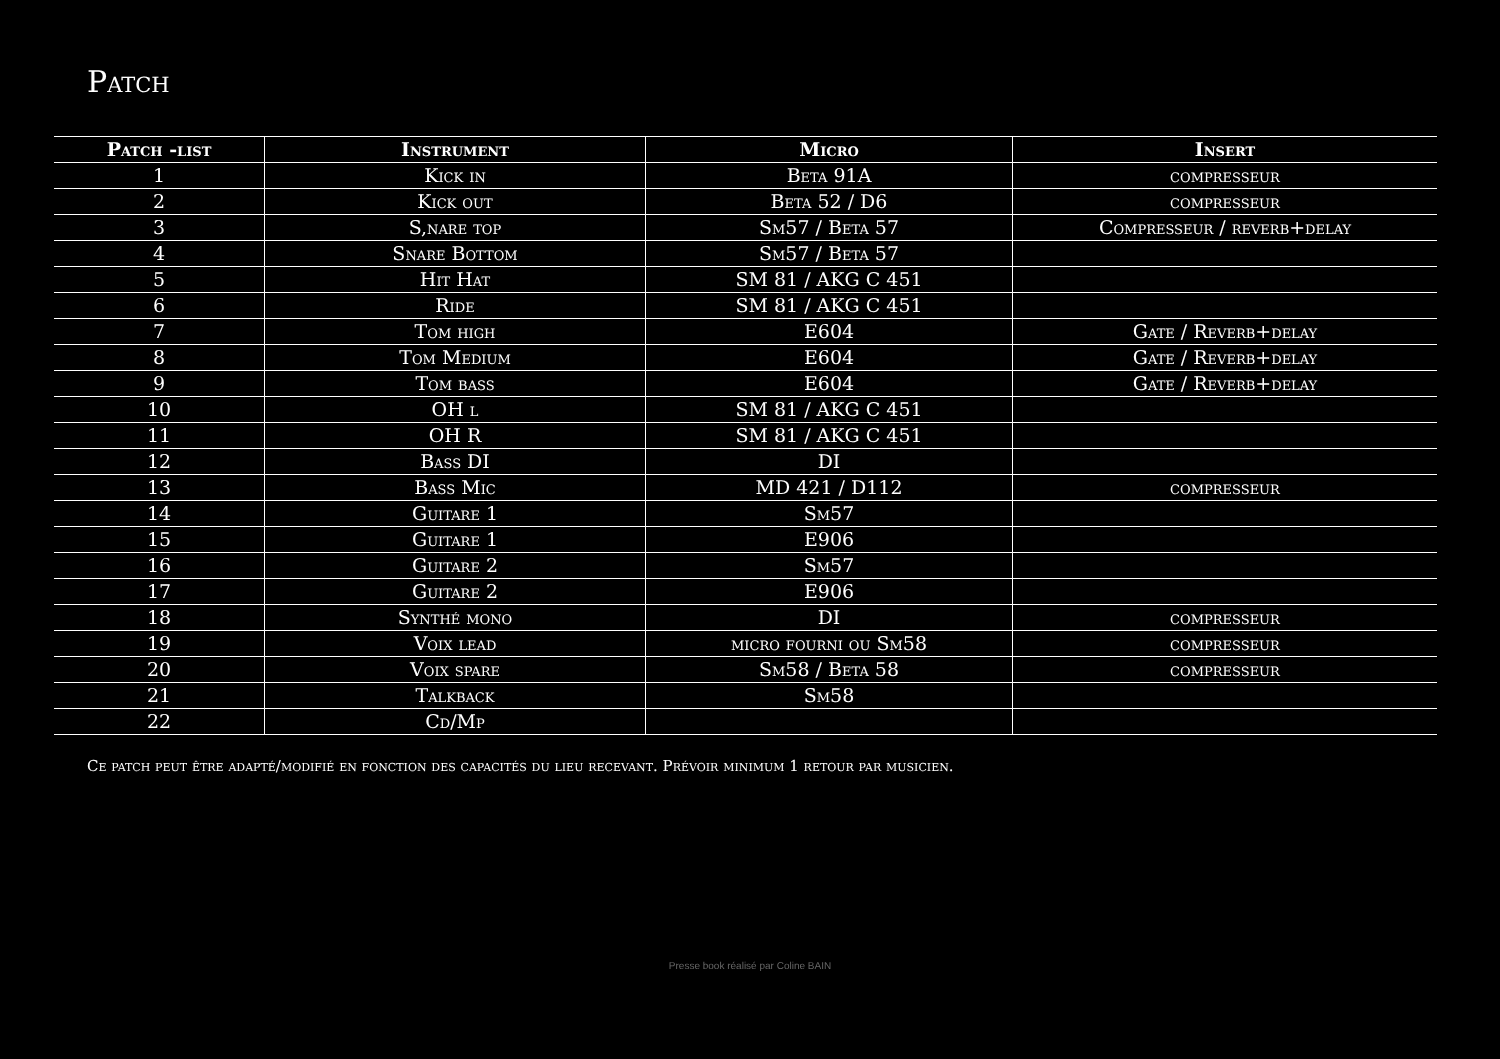Patch
| Patch -list | Instrument | Micro | Insert |
| --- | --- | --- | --- |
| 1 | Kick in | Beta 91A | compresseur |
| 2 | Kick out | Beta 52 / D6 | compresseur |
| 3 | S,nare top | Sm57 / Beta 57 | Compresseur / reverb+delay |
| 4 | Snare Bottom | Sm57 / Beta 57 | |
| 5 | Hit Hat | SM 81 / AKG C 451 | |
| 6 | Ride | SM 81 / AKG C 451 | |
| 7 | Tom high | E604 | Gate / Reverb+delay |
| 8 | Tom Medium | E604 | Gate / Reverb+delay |
| 9 | Tom bass | E604 | Gate / Reverb+delay |
| 10 | OH l | SM 81 / AKG C 451 | |
| 11 | OH R | SM 81 / AKG C 451 | |
| 12 | Bass DI | DI | |
| 13 | Bass Mic | MD 421 / D112 | compresseur |
| 14 | Guitare 1 | Sm57 | |
| 15 | Guitare 1 | E906 | |
| 16 | Guitare 2 | Sm57 | |
| 17 | Guitare 2 | E906 | |
| 18 | Synthé mono | DI | compresseur |
| 19 | Voix lead | micro fourni ou Sm58 | compresseur |
| 20 | Voix spare | Sm58 / Beta 58 | compresseur |
| 21 | Talkback | Sm58 | |
| 22 | Cd/Mp | | |
Ce patch peut être adapté/modifié en fonction des capacités du lieu recevant. Prévoir minimum 1 retour par musicien.
Presse book réalisé par Coline BAIN